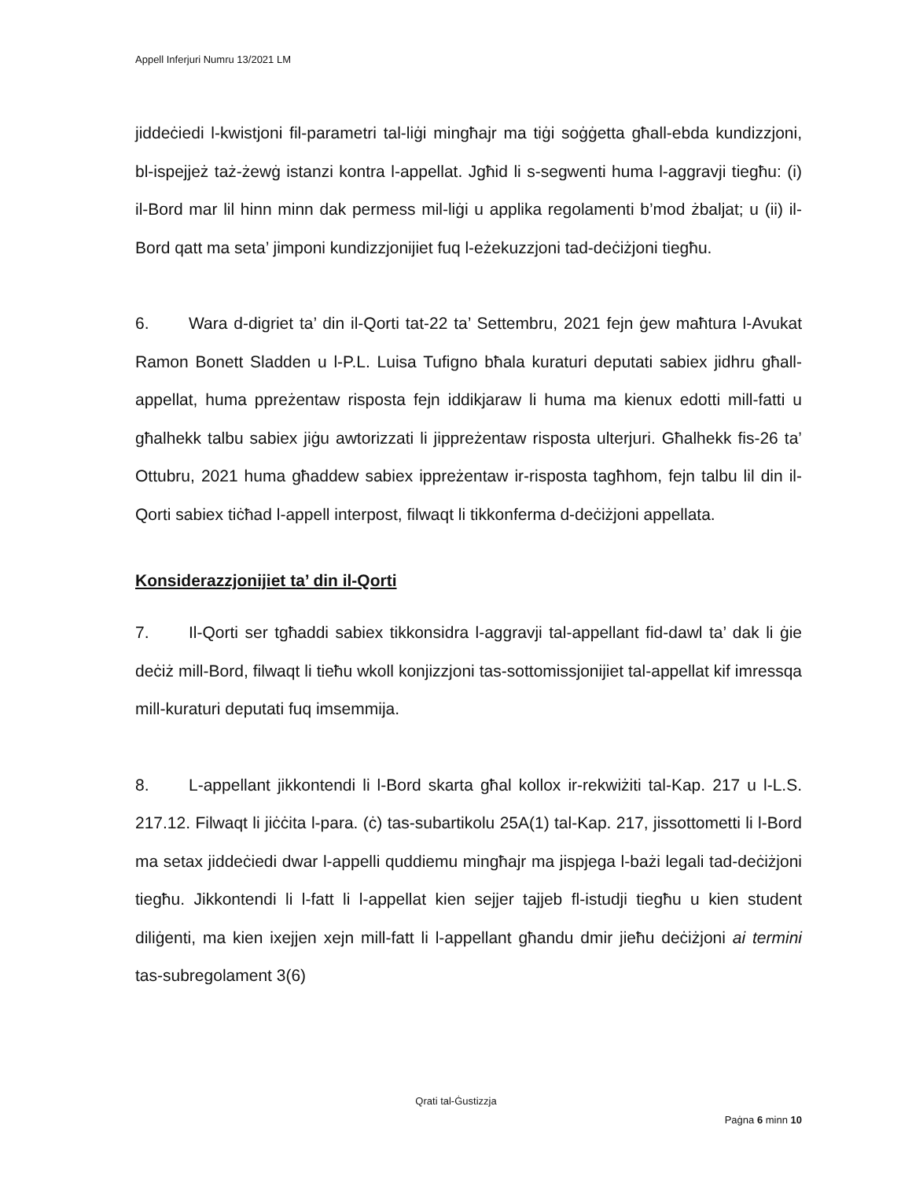Appell Inferjuri Numru 13/2021 LM
jiddeċiedi l-kwistjoni fil-parametri tal-liġi mingħajr ma tiġi soġġetta għall-ebda kundizzjoni, bl-ispejjeż taż-żewġ istanzi kontra l-appellat. Jgħid li s-segwenti huma l-aggravji tiegħu: (i) il-Bord mar lil hinn minn dak permess mil-liġi u applika regolamenti b’mod żbaljat; u (ii) il-Bord qatt ma seta’ jimponi kundizzjonijiet fuq l-eżekuzzjoni tad-deċiżjoni tiegħu.
6. Wara d-digriet ta’ din il-Qorti tat-22 ta’ Settembru, 2021 fejn ġew maħtura l-Avukat Ramon Bonett Sladden u l-P.L. Luisa Tufigno bħala kuraturi deputati sabiex jidhru għall-appellat, huma ppreżentaw risposta fejn iddikjaraw li huma ma kienux edotti mill-fatti u għalhekk talbu sabiex jiġu awtorizzati li jippreżentaw risposta ulterjuri. Għalhekk fis-26 ta’ Ottubru, 2021 huma għaddew sabiex ippreżentaw ir-risposta tagħhom, fejn talbu lil din il-Qorti sabiex tiċħad l-appell interpost, filwaqt li tikkonferma d-deċiżjoni appellata.
Konsiderazzjonijiet ta’ din il-Qorti
7. Il-Qorti ser tgħaddi sabiex tikkonsidra l-aggravji tal-appellant fid-dawl ta’ dak li ġie deċiż mill-Bord, filwaqt li tieħu wkoll konjizzjoni tas-sottomissjonijiet tal-appellat kif imressqa mill-kuraturi deputati fuq imsemmija.
8. L-appellant jikkontendi li l-Bord skarta għal kollox ir-rekwiżiti tal-Kap. 217 u l-L.S. 217.12. Filwaqt li jiċċita l-para. (ċ) tas-subartikolu 25A(1) tal-Kap. 217, jissottometti li l-Bord ma setax jiddeċiedi dwar l-appelli quddiemu mingħajr ma jispjega l-bażi legali tad-deċiżjoni tiegħu. Jikkontendi li l-fatt li l-appellat kien sejjer tajjeb fl-istudji tiegħu u kien student diliġenti, ma kien ixejjen xejn mill-fatt li l-appellant għandu dmir jieħu deċiżjoni ai termini tas-subregolament 3(6)
Qrati tal-Ġustizzja
Paġna 6 minn 10